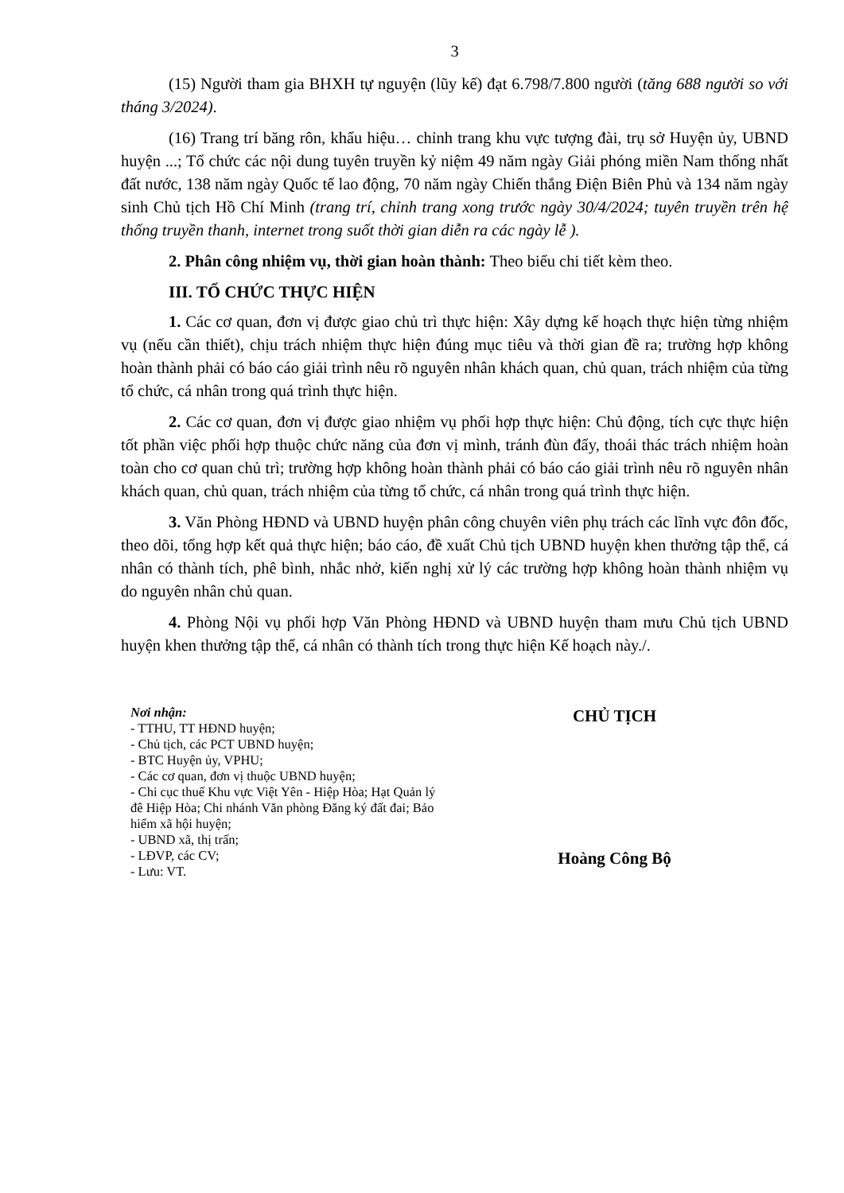3
(15) Người tham gia BHXH tự nguyện (lũy kế) đạt 6.798/7.800 người (tăng 688 người so với tháng 3/2024).
(16) Trang trí băng rôn, khẩu hiệu… chỉnh trang khu vực tượng đài, trụ sở Huyện ủy, UBND huyện ...; Tổ chức các nội dung tuyên truyền kỷ niệm 49 năm ngày Giải phóng miền Nam thống nhất đất nước, 138 năm ngày Quốc tế lao động, 70 năm ngày Chiến thắng Điện Biên Phủ và 134 năm ngày sinh Chủ tịch Hồ Chí Minh (trang trí, chỉnh trang xong trước ngày 30/4/2024; tuyên truyền trên hệ thống truyền thanh, internet trong suốt thời gian diễn ra các ngày lễ ).
2. Phân công nhiệm vụ, thời gian hoàn thành: Theo biểu chi tiết kèm theo.
III. TỔ CHỨC THỰC HIỆN
1. Các cơ quan, đơn vị được giao chủ trì thực hiện: Xây dựng kế hoạch thực hiện từng nhiệm vụ (nếu cần thiết), chịu trách nhiệm thực hiện đúng mục tiêu và thời gian đề ra; trường hợp không hoàn thành phải có báo cáo giải trình nêu rõ nguyên nhân khách quan, chủ quan, trách nhiệm của từng tổ chức, cá nhân trong quá trình thực hiện.
2. Các cơ quan, đơn vị được giao nhiệm vụ phối hợp thực hiện: Chủ động, tích cực thực hiện tốt phần việc phối hợp thuộc chức năng của đơn vị mình, tránh đùn đẩy, thoái thác trách nhiệm hoàn toàn cho cơ quan chủ trì; trường hợp không hoàn thành phải có báo cáo giải trình nêu rõ nguyên nhân khách quan, chủ quan, trách nhiệm của từng tổ chức, cá nhân trong quá trình thực hiện.
3. Văn Phòng HĐND và UBND huyện phân công chuyên viên phụ trách các lĩnh vực đôn đốc, theo dõi, tổng hợp kết quả thực hiện; báo cáo, đề xuất Chủ tịch UBND huyện khen thưởng tập thể, cá nhân có thành tích, phê bình, nhắc nhở, kiến nghị xử lý các trường hợp không hoàn thành nhiệm vụ do nguyên nhân chủ quan.
4. Phòng Nội vụ phối hợp Văn Phòng HĐND và UBND huyện tham mưu Chủ tịch UBND huyện khen thưởng tập thể, cá nhân có thành tích trong thực hiện Kế hoạch này./.
Nơi nhận:
- TTHU, TT HĐND huyện;
- Chủ tịch, các PCT UBND huyện;
- BTC Huyện ủy, VPHU;
- Các cơ quan, đơn vị thuộc UBND huyện;
- Chi cục thuế Khu vực Việt Yên - Hiệp Hòa; Hạt Quản lý đê Hiệp Hòa; Chi nhánh Văn phòng Đăng ký đất đai; Bảo hiểm xã hội huyện;
- UBND xã, thị trấn;
- LĐVP, các CV;
- Lưu: VT.
CHỦ TỊCH
Hoàng Công Bộ